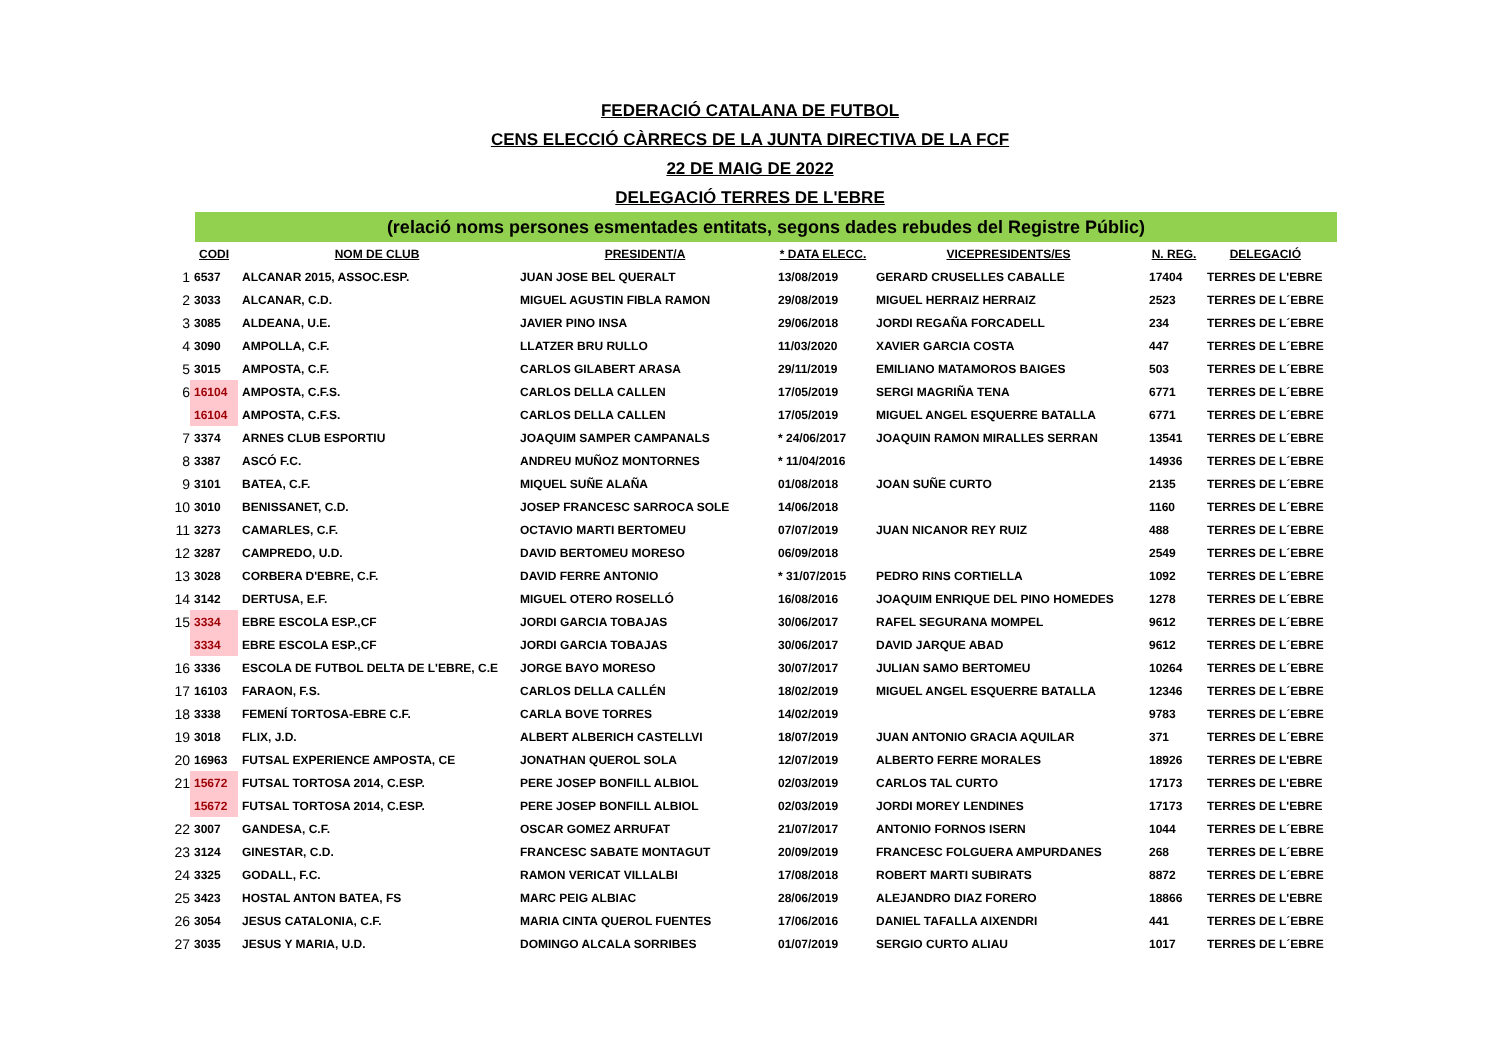FEDERACIÓ CATALANA DE FUTBOL
CENS ELECCIÓ CÀRRECS DE LA JUNTA DIRECTIVA DE LA FCF
22 DE MAIG DE 2022
DELEGACIÓ TERRES DE L'EBRE
(relació noms persones esmentades entitats, segons dades rebudes del Registre Públic)
| | CODI | NOM DE CLUB | PRESIDENT/A | * DATA ELECC. | VICEPRESIDENTS/ES | N. REG. | DELEGACIÓ |
| --- | --- | --- | --- | --- | --- | --- | --- |
| 1 | 6537 | ALCANAR 2015, ASSOC.ESP. | JUAN JOSE BEL QUERALT | 13/08/2019 | GERARD CRUSELLES CABALLE | 17404 | TERRES DE L'EBRE |
| 2 | 3033 | ALCANAR, C.D. | MIGUEL AGUSTIN FIBLA RAMON | 29/08/2019 | MIGUEL HERRAIZ HERRAIZ | 2523 | TERRES DE L´EBRE |
| 3 | 3085 | ALDEANA, U.E. | JAVIER PINO INSA | 29/06/2018 | JORDI REGAÑA FORCADELL | 234 | TERRES DE L´EBRE |
| 4 | 3090 | AMPOLLA, C.F. | LLATZER BRU RULLO | 11/03/2020 | XAVIER GARCIA COSTA | 447 | TERRES DE L´EBRE |
| 5 | 3015 | AMPOSTA, C.F. | CARLOS GILABERT ARASA | 29/11/2019 | EMILIANO MATAMOROS BAIGES | 503 | TERRES DE L´EBRE |
| 6 | 16104 | AMPOSTA, C.F.S. | CARLOS DELLA CALLEN | 17/05/2019 | SERGI MAGRIÑA TENA | 6771 | TERRES DE L´EBRE |
| | 16104 | AMPOSTA, C.F.S. | CARLOS DELLA CALLEN | 17/05/2019 | MIGUEL ANGEL ESQUERRE BATALLA | 6771 | TERRES DE L´EBRE |
| 7 | 3374 | ARNES CLUB ESPORTIU | JOAQUIM SAMPER CAMPANALS | * 24/06/2017 | JOAQUIN RAMON MIRALLES SERRAN | 13541 | TERRES DE L´EBRE |
| 8 | 3387 | ASCÓ F.C. | ANDREU MUÑOZ MONTORNES | * 11/04/2016 | | 14936 | TERRES DE L´EBRE |
| 9 | 3101 | BATEA, C.F. | MIQUEL SUÑE ALAÑA | 01/08/2018 | JOAN SUÑE CURTO | 2135 | TERRES DE L´EBRE |
| 10 | 3010 | BENISSANET, C.D. | JOSEP FRANCESC SARROCA SOLE | 14/06/2018 | | 1160 | TERRES DE L´EBRE |
| 11 | 3273 | CAMARLES, C.F. | OCTAVIO MARTI BERTOMEU | 07/07/2019 | JUAN NICANOR REY RUIZ | 488 | TERRES DE L´EBRE |
| 12 | 3287 | CAMPREDO, U.D. | DAVID BERTOMEU MORESO | 06/09/2018 | | 2549 | TERRES DE L´EBRE |
| 13 | 3028 | CORBERA D'EBRE, C.F. | DAVID FERRE ANTONIO | * 31/07/2015 | PEDRO RINS CORTIELLA | 1092 | TERRES DE L´EBRE |
| 14 | 3142 | DERTUSA, E.F. | MIGUEL OTERO ROSELLÓ | 16/08/2016 | JOAQUIM ENRIQUE DEL PINO HOMEDES | 1278 | TERRES DE L´EBRE |
| 15 | 3334 | EBRE ESCOLA ESP.,CF | JORDI GARCIA TOBAJAS | 30/06/2017 | RAFEL SEGURANA MOMPEL | 9612 | TERRES DE L´EBRE |
| | 3334 | EBRE ESCOLA ESP.,CF | JORDI GARCIA TOBAJAS | 30/06/2017 | DAVID JARQUE ABAD | 9612 | TERRES DE L´EBRE |
| 16 | 3336 | ESCOLA DE FUTBOL DELTA DE L'EBRE, C.E | JORGE BAYO MORESO | 30/07/2017 | JULIAN SAMO BERTOMEU | 10264 | TERRES DE L´EBRE |
| 17 | 16103 | FARAON, F.S. | CARLOS DELLA CALLÉN | 18/02/2019 | MIGUEL ANGEL ESQUERRE BATALLA | 12346 | TERRES DE L´EBRE |
| 18 | 3338 | FEMENÍ TORTOSA-EBRE C.F. | CARLA BOVE TORRES | 14/02/2019 | | 9783 | TERRES DE L´EBRE |
| 19 | 3018 | FLIX, J.D. | ALBERT ALBERICH CASTELLVI | 18/07/2019 | JUAN ANTONIO GRACIA AQUILAR | 371 | TERRES DE L´EBRE |
| 20 | 16963 | FUTSAL EXPERIENCE AMPOSTA, CE | JONATHAN QUEROL SOLA | 12/07/2019 | ALBERTO FERRE MORALES | 18926 | TERRES DE L'EBRE |
| 21 | 15672 | FUTSAL TORTOSA 2014, C.ESP. | PERE JOSEP BONFILL ALBIOL | 02/03/2019 | CARLOS TAL CURTO | 17173 | TERRES DE L'EBRE |
| | 15672 | FUTSAL TORTOSA 2014, C.ESP. | PERE JOSEP BONFILL ALBIOL | 02/03/2019 | JORDI MOREY LENDINES | 17173 | TERRES DE L'EBRE |
| 22 | 3007 | GANDESA, C.F. | OSCAR GOMEZ ARRUFAT | 21/07/2017 | ANTONIO FORNOS ISERN | 1044 | TERRES DE L´EBRE |
| 23 | 3124 | GINESTAR, C.D. | FRANCESC SABATE MONTAGUT | 20/09/2019 | FRANCESC FOLGUERA AMPURDANES | 268 | TERRES DE L´EBRE |
| 24 | 3325 | GODALL, F.C. | RAMON VERICAT VILLALBI | 17/08/2018 | ROBERT MARTI SUBIRATS | 8872 | TERRES DE L´EBRE |
| 25 | 3423 | HOSTAL ANTON BATEA, FS | MARC PEIG ALBIAC | 28/06/2019 | ALEJANDRO DIAZ FORERO | 18866 | TERRES DE L'EBRE |
| 26 | 3054 | JESUS CATALONIA, C.F. | MARIA CINTA QUEROL FUENTES | 17/06/2016 | DANIEL TAFALLA AIXENDRI | 441 | TERRES DE L´EBRE |
| 27 | 3035 | JESUS Y MARIA, U.D. | DOMINGO ALCALA SORRIBES | 01/07/2019 | SERGIO CURTO ALIAU | 1017 | TERRES DE L´EBRE |